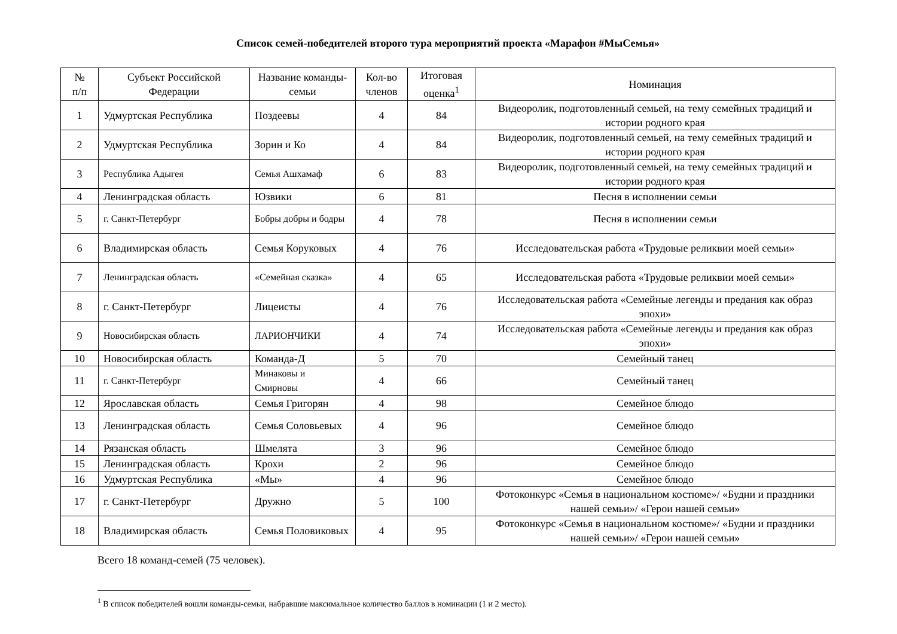Список семей-победителей второго тура мероприятий проекта «Марафон #МыСемья»
| № п/п | Субъект Российской Федерации | Название команды-семьи | Кол-во членов | Итоговая оценка<sup>1</sup> | Номинация |
| --- | --- | --- | --- | --- | --- |
| 1 | Удмуртская Республика | Поздеевы | 4 | 84 | Видеоролик, подготовленный семьей, на тему семейных традиций и истории родного края |
| 2 | Удмуртская Республика | Зорин и Ко | 4 | 84 | Видеоролик, подготовленный семьей, на тему семейных традиций и истории родного края |
| 3 | Республика Адыгея | Семья Ашхамаф | 6 | 83 | Видеоролик, подготовленный семьей, на тему семейных традиций и истории родного края |
| 4 | Ленинградская область | Юзвики | 6 | 81 | Песня в исполнении семьи |
| 5 | г. Санкт-Петербург | Бобры добры и бодры | 4 | 78 | Песня в исполнении семьи |
| 6 | Владимирская область | Семья Коруковых | 4 | 76 | Исследовательская работа «Трудовые реликвии моей семьи» |
| 7 | Ленинградская область | «Семейная сказка» | 4 | 65 | Исследовательская работа «Трудовые реликвии моей семьи» |
| 8 | г. Санкт-Петербург | Лицеисты | 4 | 76 | Исследовательская работа «Семейные легенды и предания как образ эпохи» |
| 9 | Новосибирская область | ЛАРИОНЧИКИ | 4 | 74 | Исследовательская работа «Семейные легенды и предания как образ эпохи» |
| 10 | Новосибирская область | Команда-Д | 5 | 70 | Семейный танец |
| 11 | г. Санкт-Петербург | Минаковы и Смирновы | 4 | 66 | Семейный танец |
| 12 | Ярославская область | Семья Григорян | 4 | 98 | Семейное блюдо |
| 13 | Ленинградская область | Семья Соловьевых | 4 | 96 | Семейное блюдо |
| 14 | Рязанская область | Шмелята | 3 | 96 | Семейное блюдо |
| 15 | Ленинградская область | Крохи | 2 | 96 | Семейное блюдо |
| 16 | Удмуртская Республика | «Мы» | 4 | 96 | Семейное блюдо |
| 17 | г. Санкт-Петербург | Дружно | 5 | 100 | Фотоконкурс «Семья в национальном костюме»/ «Будни и праздники нашей семьи»/ «Герои нашей семьи» |
| 18 | Владимирская область | Семья Половиковых | 4 | 95 | Фотоконкурс «Семья в национальном костюме»/ «Будни и праздники нашей семьи»/ «Герои нашей семьи» |
Всего 18 команд-семей (75 человек).
<sup>1</sup> В список победителей вошли команды-семьи, набравшие максимальное количество баллов в номинации (1 и 2 место).